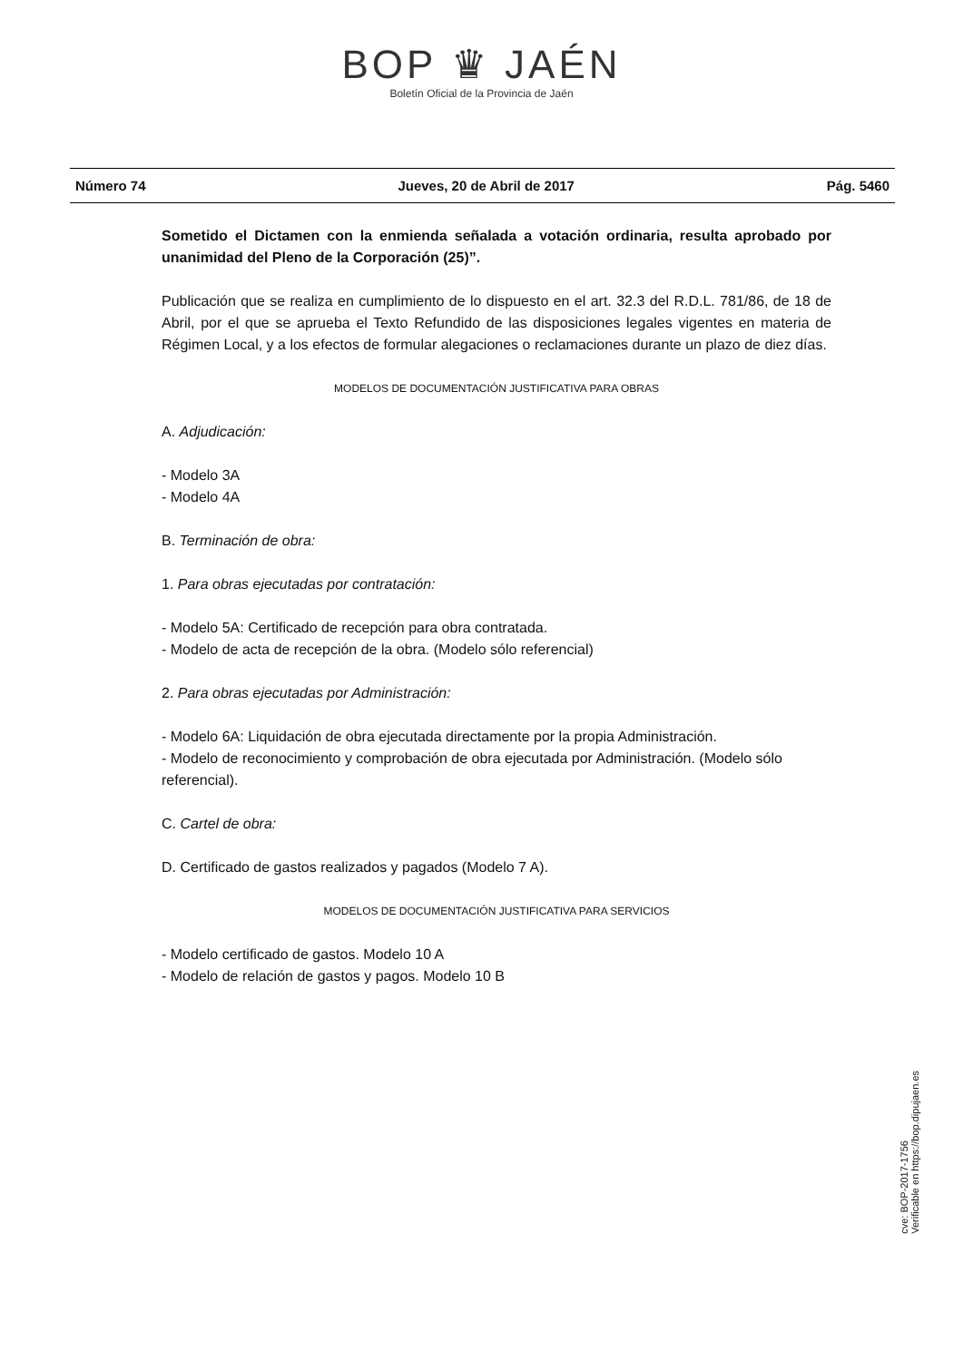BOP ♛ JAÉN
Boletín Oficial de la Provincia de Jaén
Número 74 Jueves, 20 de Abril de 2017 Pág. 5460
Sometido el Dictamen con la enmienda señalada a votación ordinaria, resulta aprobado por unanimidad del Pleno de la Corporación (25)”.
Publicación que se realiza en cumplimiento de lo dispuesto en el art. 32.3 del R.D.L. 781/86, de 18 de Abril, por el que se aprueba el Texto Refundido de las disposiciones legales vigentes en materia de Régimen Local, y a los efectos de formular alegaciones o reclamaciones durante un plazo de diez días.
MODELOS DE DOCUMENTACIÓN JUSTIFICATIVA PARA OBRAS
A. Adjudicación:
- Modelo 3A
- Modelo 4A
B. Terminación de obra:
1. Para obras ejecutadas por contratación:
- Modelo 5A: Certificado de recepción para obra contratada.
- Modelo de acta de recepción de la obra. (Modelo sólo referencial)
2. Para obras ejecutadas por Administración:
- Modelo 6A: Liquidación de obra ejecutada directamente por la propia Administración.
- Modelo de reconocimiento y comprobación de obra ejecutada por Administración. (Modelo sólo referencial).
C. Cartel de obra:
D. Certificado de gastos realizados y pagados (Modelo 7 A).
MODELOS DE DOCUMENTACIÓN JUSTIFICATIVA PARA SERVICIOS
- Modelo certificado de gastos. Modelo 10 A
- Modelo de relación de gastos y pagos. Modelo 10 B
cve: BOP-2017-1756
Verificable en https://bop.dipujaen.es